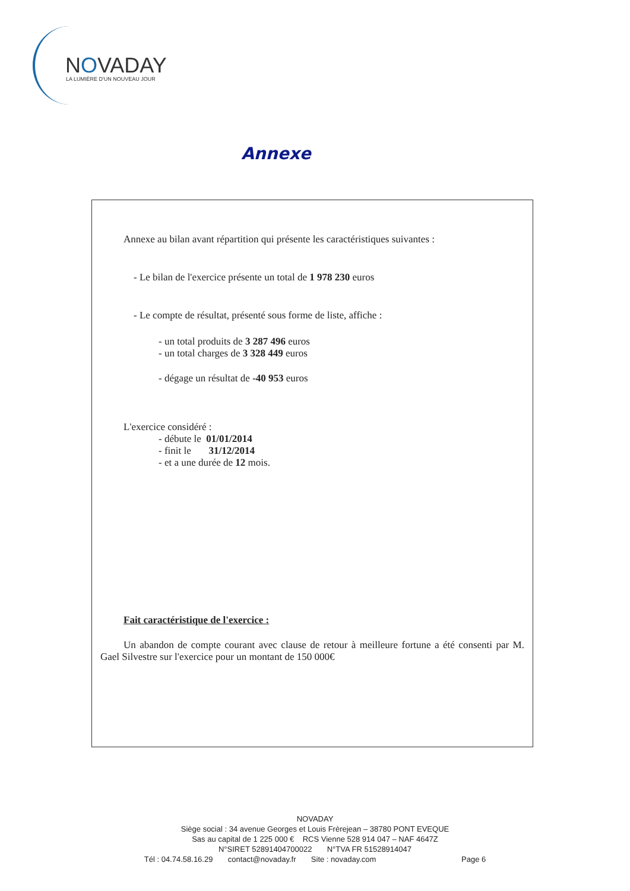NOVADAY
LA LUMIÈRE D'UN NOUVEAU JOUR
Annexe
Annexe au bilan avant répartition qui présente les caractéristiques suivantes :
- Le bilan de l'exercice présente un total de 1 978 230 euros
- Le compte de résultat, présenté sous forme de liste, affiche :
- un total produits de 3 287 496 euros
- un total charges de 3 328 449 euros
- dégage un résultat de -40 953 euros
L'exercice considéré :
- débute le 01/01/2014
- finit le 31/12/2014
- et a une durée de 12 mois.
Fait caractéristique de l'exercice :
Un abandon de compte courant avec clause de retour à meilleure fortune a été consenti par M. Gael Silvestre sur l'exercice pour un montant de 150 000€
NOVADAY
Siège social : 34 avenue Georges et Louis Frèrejean – 38780 PONT EVEQUE
Sas au capital de 1 225 000 € RCS Vienne 528 914 047 – NAF 4647Z
N°SIRET 52891404700022 N°TVA FR 51528914047
Tél : 04.74.58.16.29 contact@novaday.fr Site : novaday.com Page 6